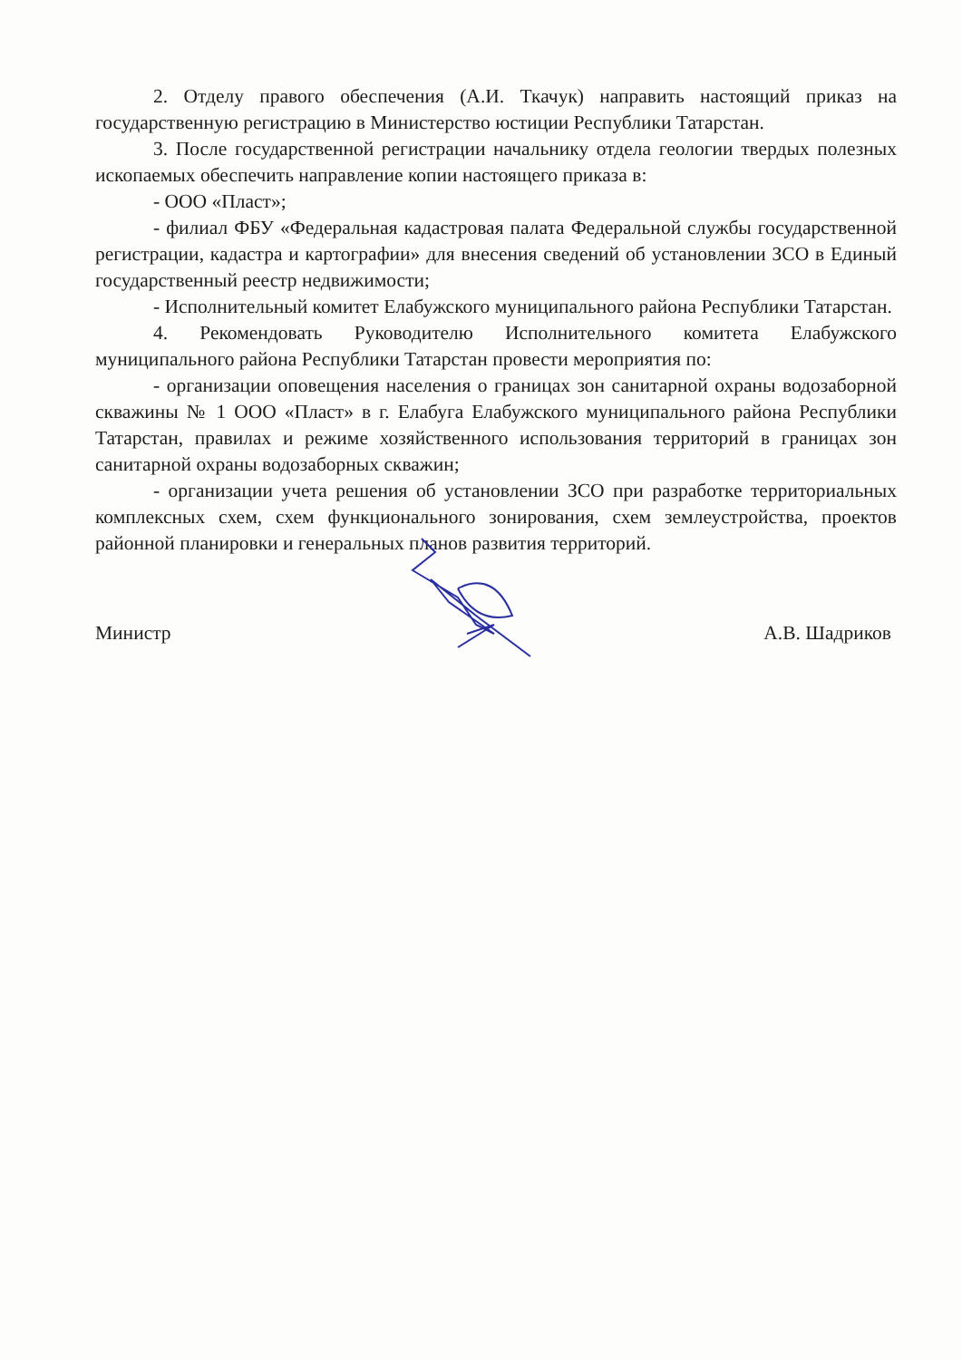2. Отделу правого обеспечения (А.И. Ткачук) направить настоящий приказ на государственную регистрацию в Министерство юстиции Республики Татарстан.
3. После государственной регистрации начальнику отдела геологии твердых полезных ископаемых обеспечить направление копии настоящего приказа в:
- ООО «Пласт»;
- филиал ФБУ «Федеральная кадастровая палата Федеральной службы государственной регистрации, кадастра и картографии» для внесения сведений об установлении ЗСО в Единый государственный реестр недвижимости;
- Исполнительный комитет Елабужского муниципального района Республики Татарстан.
4. Рекомендовать Руководителю Исполнительного комитета Елабужского муниципального района Республики Татарстан провести мероприятия по:
- организации оповещения населения о границах зон санитарной охраны водозаборной скважины № 1 ООО «Пласт» в г. Елабуга Елабужского муниципального района Республики Татарстан, правилах и режиме хозяйственного использования территорий в границах зон санитарной охраны водозаборных скважин;
- организации учета решения об установлении ЗСО при разработке территориальных комплексных схем, схем функционального зонирования, схем землеустройства, проектов районной планировки и генеральных планов развития территорий.
Министр А.В. Шадриков